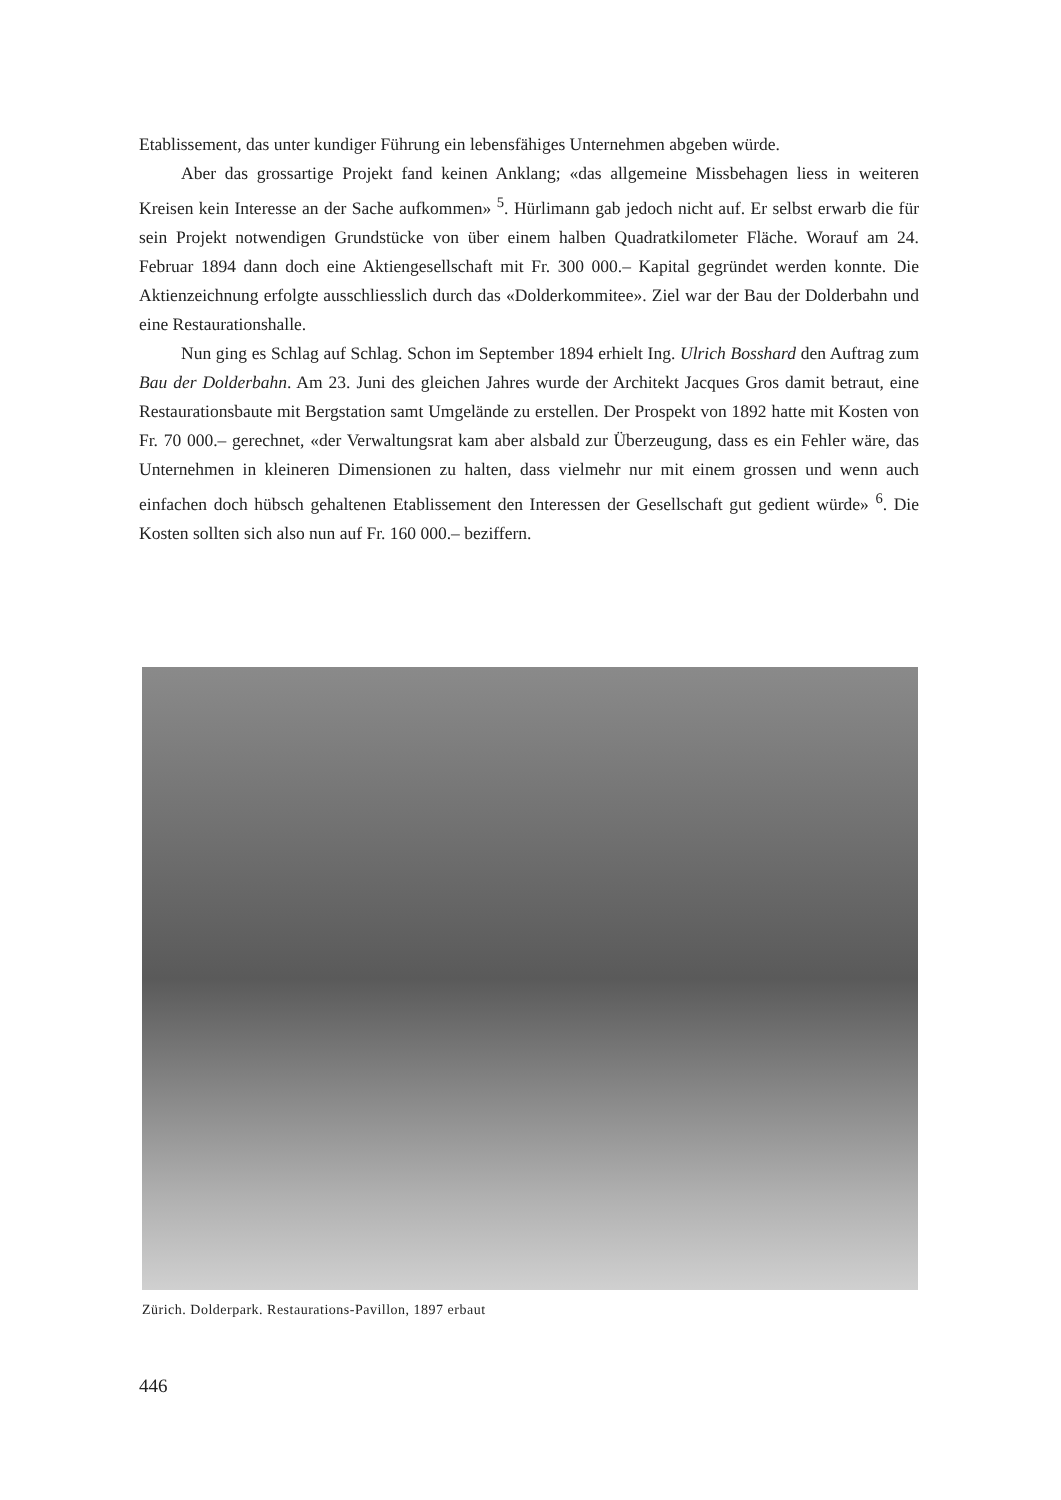Etablissement, das unter kundiger Führung ein lebensfähiges Unternehmen abgeben würde.
Aber das grossartige Projekt fand keinen Anklang; «das allgemeine Missbehagen liess in weiteren Kreisen kein Interesse an der Sache aufkommen» <sup>5</sup>. Hürlimann gab jedoch nicht auf. Er selbst erwarb die für sein Projekt notwendigen Grundstücke von über einem halben Quadratkilometer Fläche. Worauf am 24. Februar 1894 dann doch eine Aktiengesellschaft mit Fr. 300 000.– Kapital gegründet werden konnte. Die Aktienzeichnung erfolgte ausschliesslich durch das «Dolderkommitee». Ziel war der Bau der Dolderbahn und eine Restaurationshalle.
Nun ging es Schlag auf Schlag. Schon im September 1894 erhielt Ing. Ulrich Bosshard den Auftrag zum Bau der Dolderbahn. Am 23. Juni des gleichen Jahres wurde der Architekt Jacques Gros damit betraut, eine Restaurationsbaute mit Bergstation samt Umgelände zu erstellen. Der Prospekt von 1892 hatte mit Kosten von Fr. 70 000.– gerechnet, «der Verwaltungsrat kam aber alsbald zur Überzeugung, dass es ein Fehler wäre, das Unternehmen in kleineren Dimensionen zu halten, dass vielmehr nur mit einem grossen und wenn auch einfachen doch hübsch gehaltenen Etablissement den Interessen der Gesellschaft gut gedient würde» <sup>6</sup>. Die Kosten sollten sich also nun auf Fr. 160 000.– beziffern.
Zürich. Dolderpark. Restaurations-Pavillon, 1897 erbaut
446